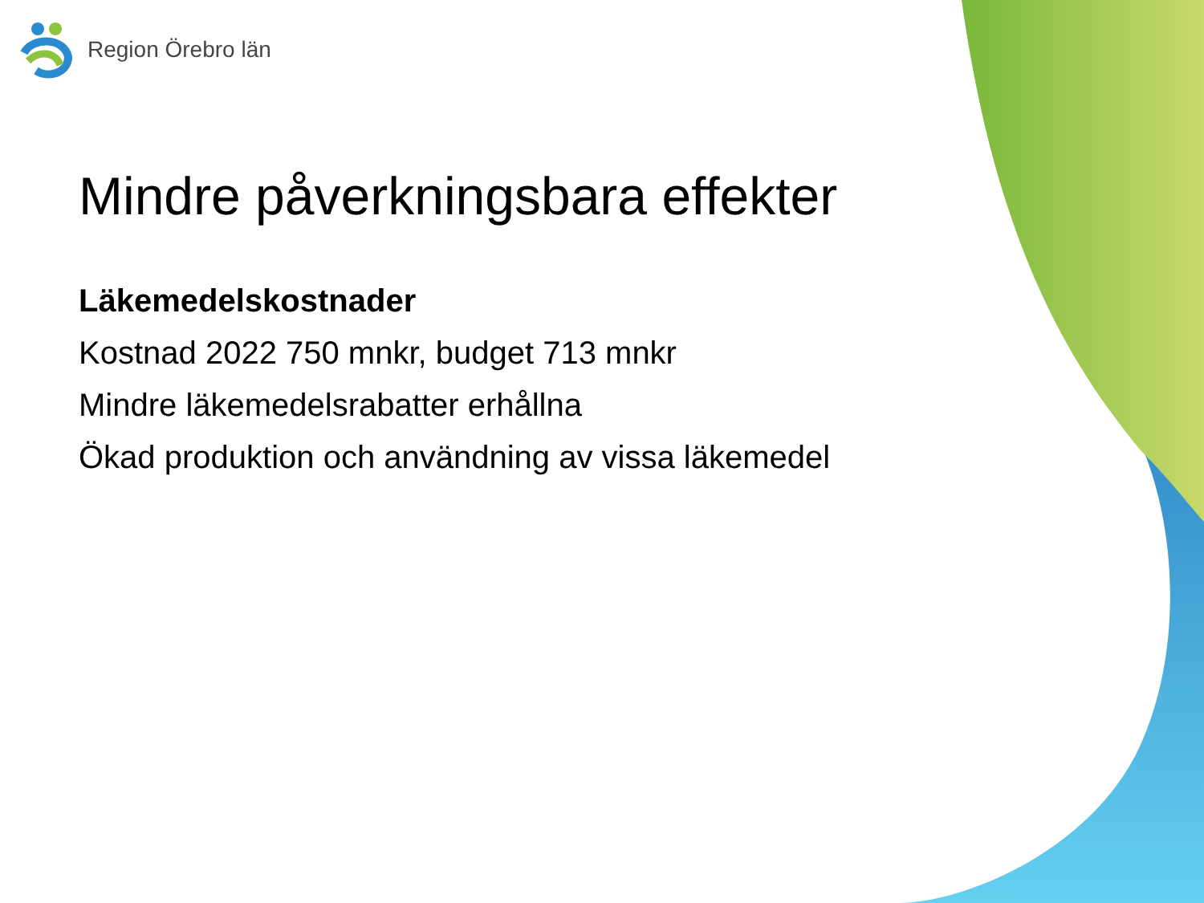Region Örebro län
Mindre påverkningsbara effekter
Läkemedelskostnader
Kostnad 2022 750 mnkr, budget 713 mnkr
Mindre läkemedelsrabatter erhållna
Ökad produktion och användning av vissa läkemedel